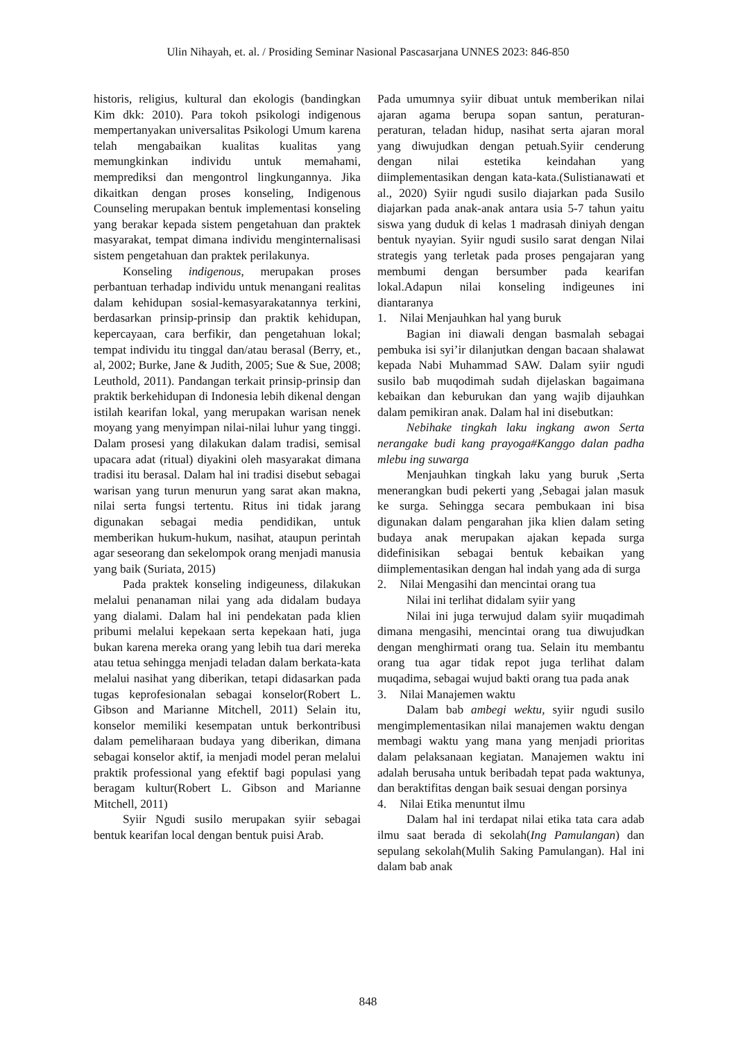Ulin Nihayah, et. al. / Prosiding Seminar Nasional Pascasarjana UNNES 2023: 846-850
historis, religius, kultural dan ekologis (bandingkan Kim dkk: 2010). Para tokoh psikologi indigenous mempertanyakan universalitas Psikologi Umum karena telah mengabaikan kualitas kualitas yang memungkinkan individu untuk memahami, memprediksi dan mengontrol lingkungannya. Jika dikaitkan dengan proses konseling, Indigenous Counseling merupakan bentuk implementasi konseling yang berakar kepada sistem pengetahuan dan praktek masyarakat, tempat dimana individu menginternalisasi sistem pengetahuan dan praktek perilakunya.
Konseling indigenous, merupakan proses perbantuan terhadap individu untuk menangani realitas dalam kehidupan sosial-kemasyarakatannya terkini, berdasarkan prinsip-prinsip dan praktik kehidupan, kepercayaan, cara berfikir, dan pengetahuan lokal; tempat individu itu tinggal dan/atau berasal (Berry, et., al, 2002; Burke, Jane & Judith, 2005; Sue & Sue, 2008; Leuthold, 2011). Pandangan terkait prinsip-prinsip dan praktik berkehidupan di Indonesia lebih dikenal dengan istilah kearifan lokal, yang merupakan warisan nenek moyang yang menyimpan nilai-nilai luhur yang tinggi. Dalam prosesi yang dilakukan dalam tradisi, semisal upacara adat (ritual) diyakini oleh masyarakat dimana tradisi itu berasal. Dalam hal ini tradisi disebut sebagai warisan yang turun menurun yang sarat akan makna, nilai serta fungsi tertentu. Ritus ini tidak jarang digunakan sebagai media pendidikan, untuk memberikan hukum-hukum, nasihat, ataupun perintah agar seseorang dan sekelompok orang menjadi manusia yang baik (Suriata, 2015)
Pada praktek konseling indigeuness, dilakukan melalui penanaman nilai yang ada didalam budaya yang dialami. Dalam hal ini pendekatan pada klien pribumi melalui kepekaan serta kepekaan hati, juga bukan karena mereka orang yang lebih tua dari mereka atau tetua sehingga menjadi teladan dalam berkata-kata melalui nasihat yang diberikan, tetapi didasarkan pada tugas keprofesionalan sebagai konselor(Robert L. Gibson and Marianne Mitchell, 2011) Selain itu, konselor memiliki kesempatan untuk berkontribusi dalam pemeliharaan budaya yang diberikan, dimana sebagai konselor aktif, ia menjadi model peran melalui praktik professional yang efektif bagi populasi yang beragam kultur(Robert L. Gibson and Marianne Mitchell, 2011)
Syiir Ngudi susilo merupakan syiir sebagai bentuk kearifan local dengan bentuk puisi Arab.
Pada umumnya syiir dibuat untuk memberikan nilai ajaran agama berupa sopan santun, peraturan-peraturan, teladan hidup, nasihat serta ajaran moral yang diwujudkan dengan petuah.Syiir cenderung dengan nilai estetika keindahan yang diimplementasikan dengan kata-kata.(Sulistianawati et al., 2020) Syiir ngudi susilo diajarkan pada Susilo diajarkan pada anak-anak antara usia 5-7 tahun yaitu siswa yang duduk di kelas 1 madrasah diniyah dengan bentuk nyayian. Syiir ngudi susilo sarat dengan Nilai strategis yang terletak pada proses pengajaran yang membumi dengan bersumber pada kearifan lokal.Adapun nilai konseling indigeunes ini diantaranya
1. Nilai Menjauhkan hal yang buruk
Bagian ini diawali dengan basmalah sebagai pembuka isi syi’ir dilanjutkan dengan bacaan shalawat kepada Nabi Muhammad SAW. Dalam syiir ngudi susilo bab muqodimah sudah dijelaskan bagaimana kebaikan dan keburukan dan yang wajib dijauhkan dalam pemikiran anak. Dalam hal ini disebutkan:
Nebihake tingkah laku ingkang awon Serta nerangake budi kang prayoga#Kanggo dalan padha mlebu ing suwarga
Menjauhkan tingkah laku yang buruk ,Serta menerangkan budi pekerti yang ,Sebagai jalan masuk ke surga. Sehingga secara pembukaan ini bisa digunakan dalam pengarahan jika klien dalam seting budaya anak merupakan ajakan kepada surga didefinisikan sebagai bentuk kebaikan yang diimplementasikan dengan hal indah yang ada di surga
2. Nilai Mengasihi dan mencintai orang tua
Nilai ini terlihat didalam syiir yang
Nilai ini juga terwujud dalam syiir muqadimah dimana mengasihi, mencintai orang tua diwujudkan dengan menghirmati orang tua. Selain itu membantu orang tua agar tidak repot juga terlihat dalam muqadima, sebagai wujud bakti orang tua pada anak
3. Nilai Manajemen waktu
Dalam bab ambegi wektu, syiir ngudi susilo mengimplementasikan nilai manajemen waktu dengan membagi waktu yang mana yang menjadi prioritas dalam pelaksanaan kegiatan. Manajemen waktu ini adalah berusaha untuk beribadah tepat pada waktunya, dan beraktifitas dengan baik sesuai dengan porsinya
4. Nilai Etika menuntut ilmu
Dalam hal ini terdapat nilai etika tata cara adab ilmu saat berada di sekolah(Ing Pamulangan) dan sepulang sekolah(Mulih Saking Pamulangan). Hal ini dalam bab anak
848